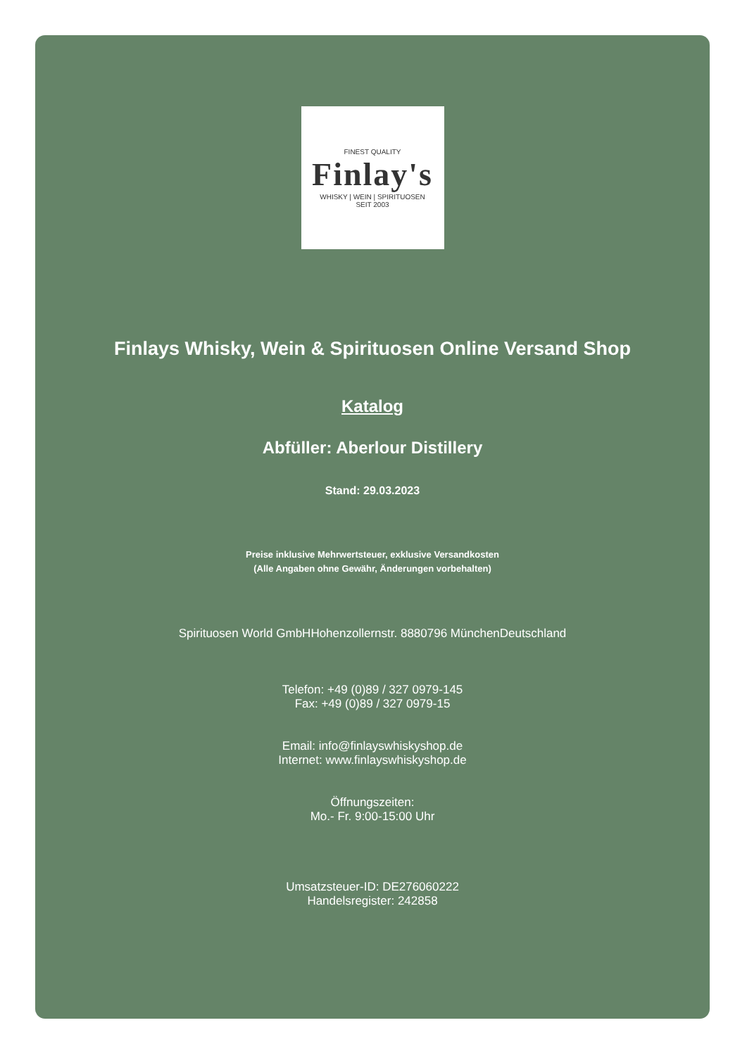FINEST QUALITY
Finlay's
WHISKY | WEIN | SPIRITUOSEN
SEIT 2003
Finlays Whisky, Wein & Spirituosen Online Versand Shop
Katalog
Abfüller: Aberlour Distillery
Stand: 29.03.2023
Preise inklusive Mehrwertsteuer, exklusive Versandkosten
(Alle Angaben ohne Gewähr, Änderungen vorbehalten)
Spirituosen World GmbHHohenzollernstr. 8880796 MünchenDeutschland
Telefon: +49 (0)89 / 327 0979-145
Fax: +49 (0)89 / 327 0979-15
Email: info@finlayswhiskyshop.de
Internet: www.finlayswhiskyshop.de
Öffnungszeiten:
Mo.- Fr. 9:00-15:00 Uhr
Umsatzsteuer-ID: DE276060222
Handelsregister: 242858